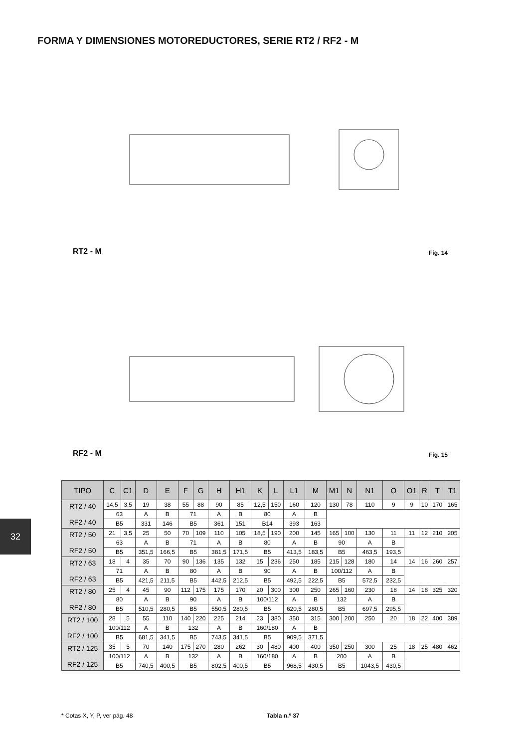FORMA Y DIMENSIONES MOTOREDUCTORES, SERIE RT2 / RF2 - M
RT2 - M Fig. 14
RF2 - M Fig. 15
32
| TIPO | C | C1 | D | E | F | G | H | H1 | K | L | L1 | M | M1 | N | N1 | O | O1 | R | T | T1 |
| --- | --- | --- | --- | --- | --- | --- | --- | --- | --- | --- | --- | --- | --- | --- | --- | --- | --- | --- | --- | --- |
| RT2 / 40 RF2 / 40 | 14,5 | 3,5 | 19 | 38 | 55 | 88 | 90 | 85 | 12,5 | 150 | 160 | 120 | 130 | 78 | 110 | 9 | 9 | 10 | 170 | 165 |
| | 63 | | A | B | 71 | | A | B | 80 | | A | B | | | | | | | | |
| | B5 | | 331 | 146 | B5 | | 361 | 151 | B14 | | 393 | 163 | | | | | | | | |
| RT2 / 50 RF2 / 50 | 21 | 3,5 | 25 | 50 | 70 | 109 | 110 | 105 | 18,5 | 190 | 200 | 145 | 165 | 100 | 130 | 11 | 11 | 12 | 210 | 205 |
| | 63 | | A | B | 71 | | A | B | 80 | | A | B | 90 | | A | B | | | | |
| | B5 | | 351,5 | 166,5 | B5 | | 381,5 | 171,5 | B5 | | 413,5 | 183,5 | B5 | | 463,5 | 193,5 | | | | |
| RT2 / 63 RF2 / 63 | 18 | 4 | 35 | 70 | 90 | 136 | 135 | 132 | 15 | 236 | 250 | 185 | 215 | 128 | 180 | 14 | 14 | 16 | 260 | 257 |
| | 71 | | A | B | 80 | | A | B | 90 | | A | B | 100/112 | | A | B | | | | |
| | B5 | | 421,5 | 211,5 | B5 | | 442,5 | 212,5 | B5 | | 492,5 | 222,5 | B5 | | 572,5 | 232,5 | | | | |
| RT2 / 80 RF2 / 80 | 25 | 4 | 45 | 90 | 112 | 175 | 175 | 170 | 20 | 300 | 300 | 250 | 265 | 160 | 230 | 18 | 14 | 18 | 325 | 320 |
| | 80 | | A | B | 90 | | A | B | 100/112 | | A | B | 132 | | A | B | | | | |
| | B5 | | 510,5 | 280,5 | B5 | | 550,5 | 280,5 | B5 | | 620,5 | 280,5 | B5 | | 697,5 | 295,5 | | | | |
| RT2 / 100 RF2 / 100 | 28 | 5 | 55 | 110 | 140 | 220 | 225 | 214 | 23 | 380 | 350 | 315 | 300 | 200 | 250 | 20 | 18 | 22 | 400 | 389 |
| | 100/112 | | A | B | 132 | | A | B | 160/180 | | A | B | | | | | | | | |
| | B5 | | 681,5 | 341,5 | B5 | | 743,5 | 341,5 | B5 | | 909,5 | 371,5 | | | | | | | | |
| RT2 / 125 RF2 / 125 | 35 | 5 | 70 | 140 | 175 | 270 | 280 | 262 | 30 | 480 | 400 | 400 | 350 | 250 | 300 | 25 | 18 | 25 | 480 | 462 |
| | 100/112 | | A | B | 132 | | A | B | 160/180 | | A | B | 200 | | A | B | | | | |
| | B5 | | 740,5 | 400,5 | B5 | | 802,5 | 400,5 | B5 | | 968,5 | 430,5 | B5 | | 1043,5 | 430,5 | | | | |
* Cotas X, Y, P, ver pág. 48 Tabla n.º 37